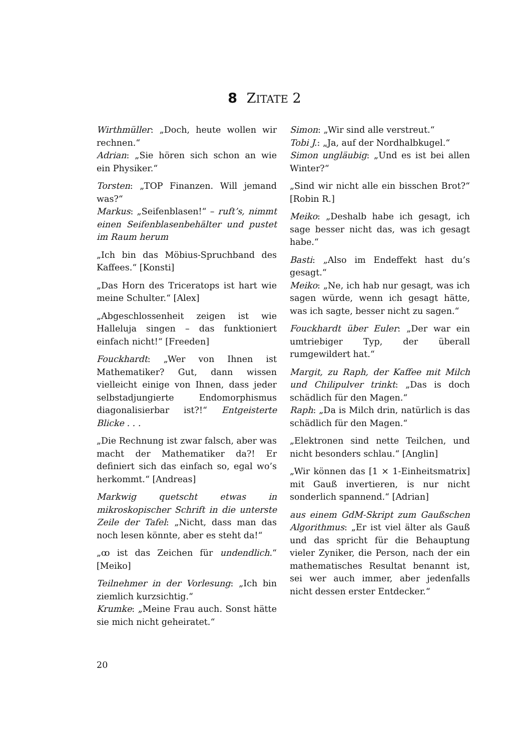8 ZITATE 2
Wirthmüller: „Doch, heute wollen wir rechnen.“
Adrian: „Sie hören sich schon an wie ein Physiker.“
Torsten: „TOP Finanzen. Will jemand was?“
Markus: „Seifenblasen!“ – ruft’s, nimmt einen Seifenblasenbehälter und pustet im Raum herum
„Ich bin das Möbius-Spruchband des Kaffees.“ [Konsti]
„Das Horn des Triceratops ist hart wie meine Schulter.“ [Alex]
„Abgeschlossenheit zeigen ist wie Halleluja singen – das funktioniert einfach nicht!“ [Freeden]
Fouckhardt: „Wer von Ihnen ist Mathematiker? Gut, dann wissen vielleicht einige von Ihnen, dass jeder selbstadjungierte Endomorphismus diagonalisierbar ist?!“ Entgeisterte Blicke . . .
„Die Rechnung ist zwar falsch, aber was macht der Mathematiker da?! Er definiert sich das einfach so, egal wo’s herkommt.“ [Andreas]
Markwig quetscht etwas in mikroskopischer Schrift in die unterste Zeile der Tafel: „Nicht, dass man das noch lesen könnte, aber es steht da!“
„ꝏ ist das Zeichen für undendlich.“ [Meiko]
Teilnehmer in der Vorlesung: „Ich bin ziemlich kurzsichtig.“
Krumke: „Meine Frau auch. Sonst hätte sie mich nicht geheiratet.“
Simon: „Wir sind alle verstreut.“
Tobi J.: „Ja, auf der Nordhalbkugel.“
Simon ungläubig: „Und es ist bei allen Winter?“
„Sind wir nicht alle ein bisschen Brot?“ [Robin R.]
Meiko: „Deshalb habe ich gesagt, ich sage besser nicht das, was ich gesagt habe.“
Basti: „Also im Endeffekt hast du’s gesagt.“
Meiko: „Ne, ich hab nur gesagt, was ich sagen würde, wenn ich gesagt hätte, was ich sagte, besser nicht zu sagen.“
Fouckhardt über Euler: „Der war ein umtriebiger Typ, der überall rumgewildert hat.“
Margit, zu Raph, der Kaffee mit Milch und Chilipulver trinkt: „Das is doch schädlich für den Magen.“
Raph: „Da is Milch drin, natürlich is das schädlich für den Magen.“
„Elektronen sind nette Teilchen, und nicht besonders schlau.“ [Anglin]
„Wir können das [1 × 1-Einheitsmatrix] mit Gauß invertieren, is nur nicht sonderlich spannend.“ [Adrian]
aus einem GdM-Skript zum Gaußschen Algorithmus: „Er ist viel älter als Gauß und das spricht für die Behauptung vieler Zyniker, die Person, nach der ein mathematisches Resultat benannt ist, sei wer auch immer, aber jedenfalls nicht dessen erster Entdecker.“
20